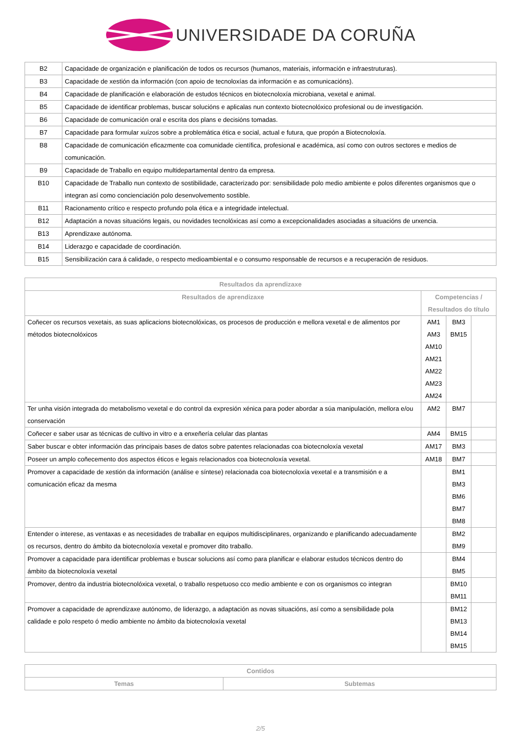UNIVERSIDADE DA CORUÑA
| B2 | Capacidade de organización e planificación de todos os recursos (humanos, materiais, información e infraestruturas). |
| B3 | Capacidade de xestión da información (con apoio de tecnoloxías da información e as comunicacións). |
| B4 | Capacidade de planificación e elaboración de estudos técnicos en biotecnoloxía microbiana, vexetal e animal. |
| B5 | Capacidade de identificar problemas, buscar solucións e aplicalas nun contexto biotecnolóxico profesional ou de investigación. |
| B6 | Capacidade de comunicación oral e escrita dos plans e decisións tomadas. |
| B7 | Capacidade para formular xuízos sobre a problemática ética e social, actual e futura, que propón a Biotecnoloxía. |
| B8 | Capacidade de comunicación eficazmente coa comunidade científica, profesional e académica, así como con outros sectores e medios de comunicación. |
| B9 | Capacidade de Traballo en equipo multidepartamental dentro da empresa. |
| B10 | Capacidade de Traballo nun contexto de sostibilidade, caracterizado por: sensibilidade polo medio ambiente e polos diferentes organismos que o integran así como concienciación polo desenvolvemento sostible. |
| B11 | Racionamento crítico e respecto profundo pola ética e a integridade intelectual. |
| B12 | Adaptación a novas situacións legais, ou novidades tecnolóxicas así como a excepcionalidades asociadas a situacións de urxencia. |
| B13 | Aprendizaxe autónoma. |
| B14 | Liderazgo e capacidade de coordinación. |
| B15 | Sensibilización cara á calidade, o respecto medioambiental e o consumo responsable de recursos e a recuperación de residuos. |
| Resultados da aprendizaxe | | | |
| --- | --- | --- | --- |
| Resultados de aprendizaxe | Competencias / Resultados do título | | |
| Coñecer os recursos vexetais, as suas aplicacions biotecnolóxicas, os procesos de producción e mellora vexetal e de alimentos por métodos biotecnolóxicos | AM1 AM3 AM10 AM21 AM22 AM23 AM24 | BM3 BM15 | |
| Ter unha visión integrada do metabolismo vexetal e do control da expresión xénica para poder abordar a súa manipulación, mellora e/ou conservación | AM2 | BM7 | |
| Coñecer e saber usar as técnicas de cultivo in vitro e a enxeñería celular das plantas | AM4 | BM15 | |
| Saber buscar e obter información das principais bases de datos sobre patentes relacionadas coa biotecnoloxía vexetal | AM17 | BM3 | |
| Poseer un amplo coñecemento dos aspectos éticos e legais relacionados coa biotecnoloxía vexetal. | AM18 | BM7 | |
| Promover a capacidade de xestión da información (análise e síntese) relacionada coa biotecnoloxía vexetal e a transmisión e a comunicación eficaz da mesma | | BM1 BM3 BM6 BM7 BM8 | |
| Entender o interese, as ventaxas e as necesidades de traballar en equipos multidisciplinares, organizando e planificando adecuadamente os recursos, dentro do ámbito da biotecnoloxía vexetal e promover dito traballo. | | BM2 BM9 | |
| Promover a capacidade para identificar problemas e buscar solucions así como para planificar e elaborar estudos técnicos dentro do ámbito da biotecnoloxía vexetal | | BM4 BM5 | |
| Promover, dentro da industria biotecnolóxica vexetal, o traballo respetuoso cco medio ambiente e con os organismos co integran | | BM10 BM11 | |
| Promover a capacidade de aprendizaxe autónomo, de liderazgo, a adaptación as novas situacións, así como a sensibilidade pola calidade e polo respeto ó medio ambiente no ámbito da biotecnoloxía vexetal | | BM12 BM13 BM14 BM15 | |
| Contidos | |
| --- | --- |
| Temas | Subtemas |
2/5